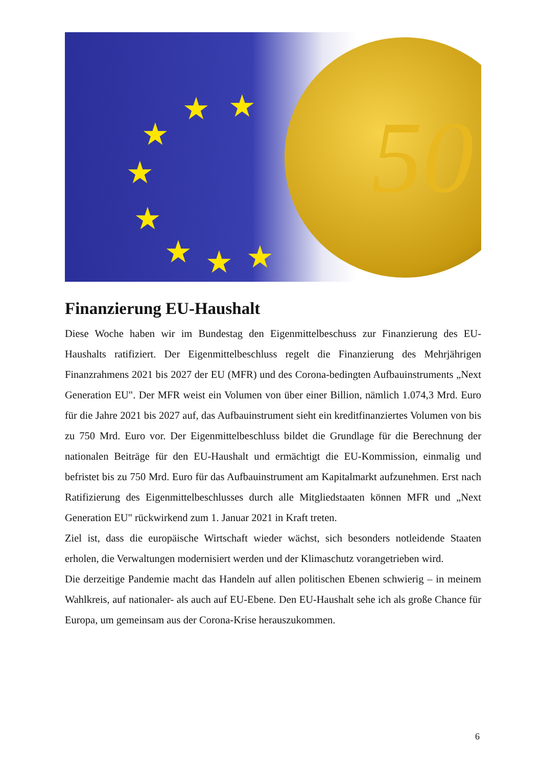★ ★
★
★
★
★ ★ ★
50
Finanzierung EU-Haushalt
Diese Woche haben wir im Bundestag den Eigenmittelbeschuss zur Finanzierung des EU-Haushalts ratifiziert. Der Eigenmittelbeschluss regelt die Finanzierung des Mehrjährigen Finanzrahmens 2021 bis 2027 der EU (MFR) und des Corona-bedingten Aufbauinstruments „Next Generation EU". Der MFR weist ein Volumen von über einer Billion, nämlich 1.074,3 Mrd. Euro für die Jahre 2021 bis 2027 auf, das Aufbauinstrument sieht ein kreditfinanziertes Volumen von bis zu 750 Mrd. Euro vor. Der Eigenmittelbeschluss bildet die Grundlage für die Berechnung der nationalen Beiträge für den EU-Haushalt und ermächtigt die EU-Kommission, einmalig und befristet bis zu 750 Mrd. Euro für das Aufbauinstrument am Kapitalmarkt aufzunehmen. Erst nach Ratifizierung des Eigenmittelbeschlusses durch alle Mitgliedstaaten können MFR und „Next Generation EU" rückwirkend zum 1. Januar 2021 in Kraft treten.
Ziel ist, dass die europäische Wirtschaft wieder wächst, sich besonders notleidende Staaten erholen, die Verwaltungen modernisiert werden und der Klimaschutz vorangetrieben wird.
Die derzeitige Pandemie macht das Handeln auf allen politischen Ebenen schwierig – in meinem Wahlkreis, auf nationaler- als auch auf EU-Ebene. Den EU-Haushalt sehe ich als große Chance für Europa, um gemeinsam aus der Corona-Krise herauszukommen.
6